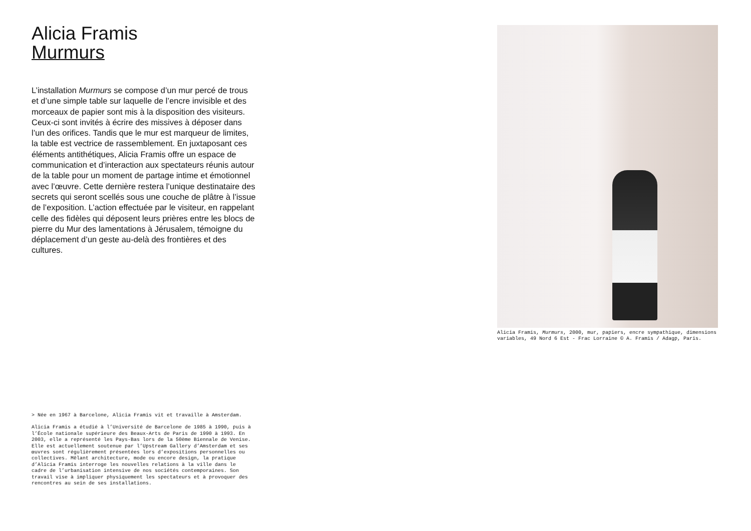Alicia Framis
Murmurs
L’installation Murmurs se compose d’un mur percé de trous et d’une simple table sur laquelle de l’encre invisible et des morceaux de papier sont mis à la disposition des visiteurs. Ceux-ci sont invités à écrire des missives à déposer dans l’un des orifices. Tandis que le mur est marqueur de limites, la table est vectrice de rassemblement. En juxtaposant ces éléments antithétiques, Alicia Framis offre un espace de communication et d’interaction aux spectateurs réunis autour de la table pour un moment de partage intime et émotionnel avec l’œuvre. Cette dernière restera l’unique destinataire des secrets qui seront scellés sous une couche de plâtre à l’issue de l’exposition. L’action effectuée par le visiteur, en rappelant celle des fidèles qui déposent leurs prières entre les blocs de pierre du Mur des lamentations à Jérusalem, témoigne du déplacement d’un geste au-delà des frontières et des cultures.
> Née en 1967 à Barcelone, Alicia Framis vit et travaille à Amsterdam.
Alicia Framis a étudié à l’Université de Barcelone de 1985 à 1990, puis à l’École nationale supérieure des Beaux-Arts de Paris de 1990 à 1993. En 2003, elle a représenté les Pays-Bas lors de la 50ème Biennale de Venise. Elle est actuellement soutenue par l’Upstream Gallery d’Amsterdam et ses œuvres sont régulièrement présentées lors d’expositions personnelles ou collectives. Mêlant architecture, mode ou encore design, la pratique d’Alicia Framis interroge les nouvelles relations à la ville dans le cadre de l’urbanisation intensive de nos sociétés contemporaines. Son travail vise à impliquer physiquement les spectateurs et à provoquer des rencontres au sein de ses installations.
Alicia Framis, Murmurs, 2000, mur, papiers, encre sympathique, dimensions variables, 49 Nord 6 Est - Frac Lorraine © A. Framis / Adagp, Paris.